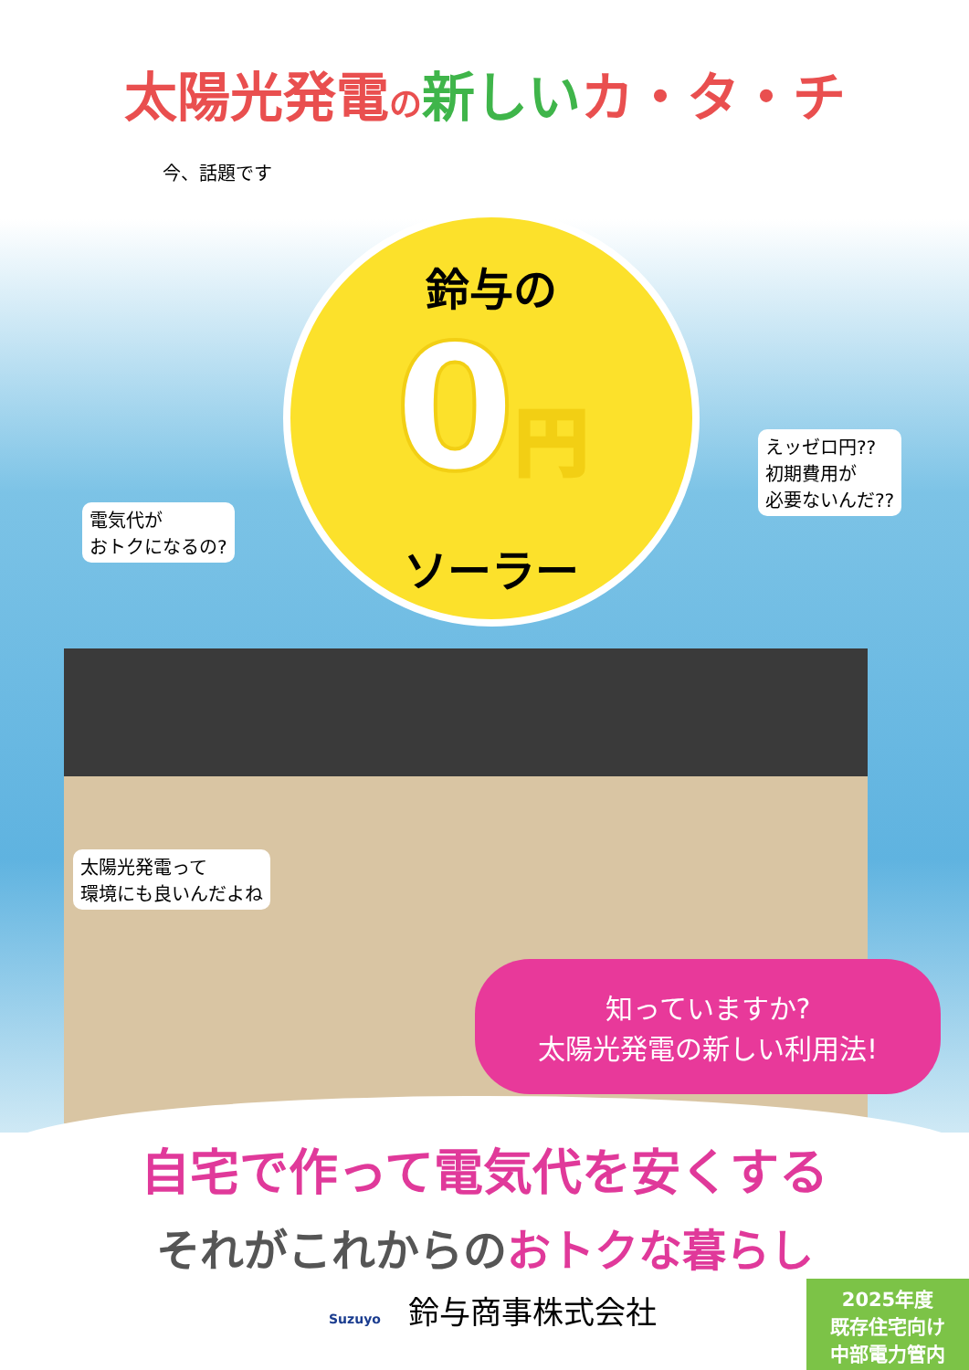太陽光発電の新しいカ・タ・チ
今、話題です
鈴与の
0円
ソーラー
電気代が
おトクになるの?
えッゼロ円??
初期費用が
必要ないんだ??
太陽光発電って
環境にも良いんだよね
知っていますか?
太陽光発電の新しい利用法!
自宅で作って電気代を安くする
それがこれからのおトクな暮らし
Suzuyo 鈴与商事株式会社
2025年度
既存住宅向け
中部電力管内